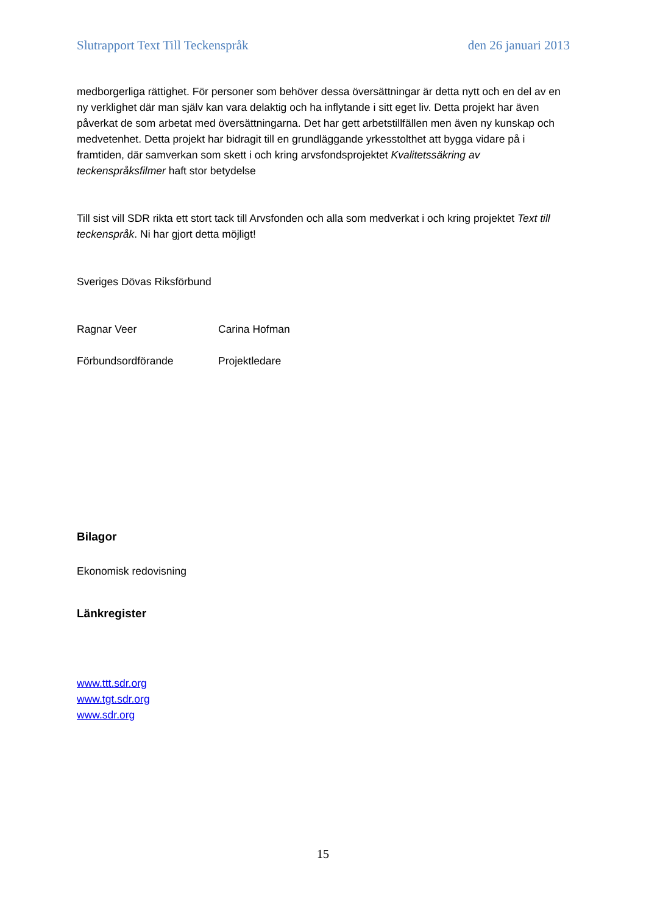Slutrapport Text Till Teckenspråk den 26 januari 2013
medborgerliga rättighet. För personer som behöver dessa översättningar är detta nytt och en del av en ny verklighet där man själv kan vara delaktig och ha inflytande i sitt eget liv. Detta projekt har även påverkat de som arbetat med översättningarna. Det har gett arbetstillfällen men även ny kunskap och medvetenhet. Detta projekt har bidragit till en grundläggande yrkesstolthet att bygga vidare på i framtiden, där samverkan som skett i och kring arvsfondsprojektet Kvalitetssäkring av teckenspråksfilmer haft stor betydelse
Till sist vill SDR rikta ett stort tack till Arvsfonden och alla som medverkat i och kring projektet Text till teckenspråk. Ni har gjort detta möjligt!
Sveriges Dövas Riksförbund
Ragnar Veer Carina Hofman
Förbundsordförande Projektledare
Bilagor
Ekonomisk redovisning
Länkregister
www.ttt.sdr.org
www.tgt.sdr.org
www.sdr.org
15